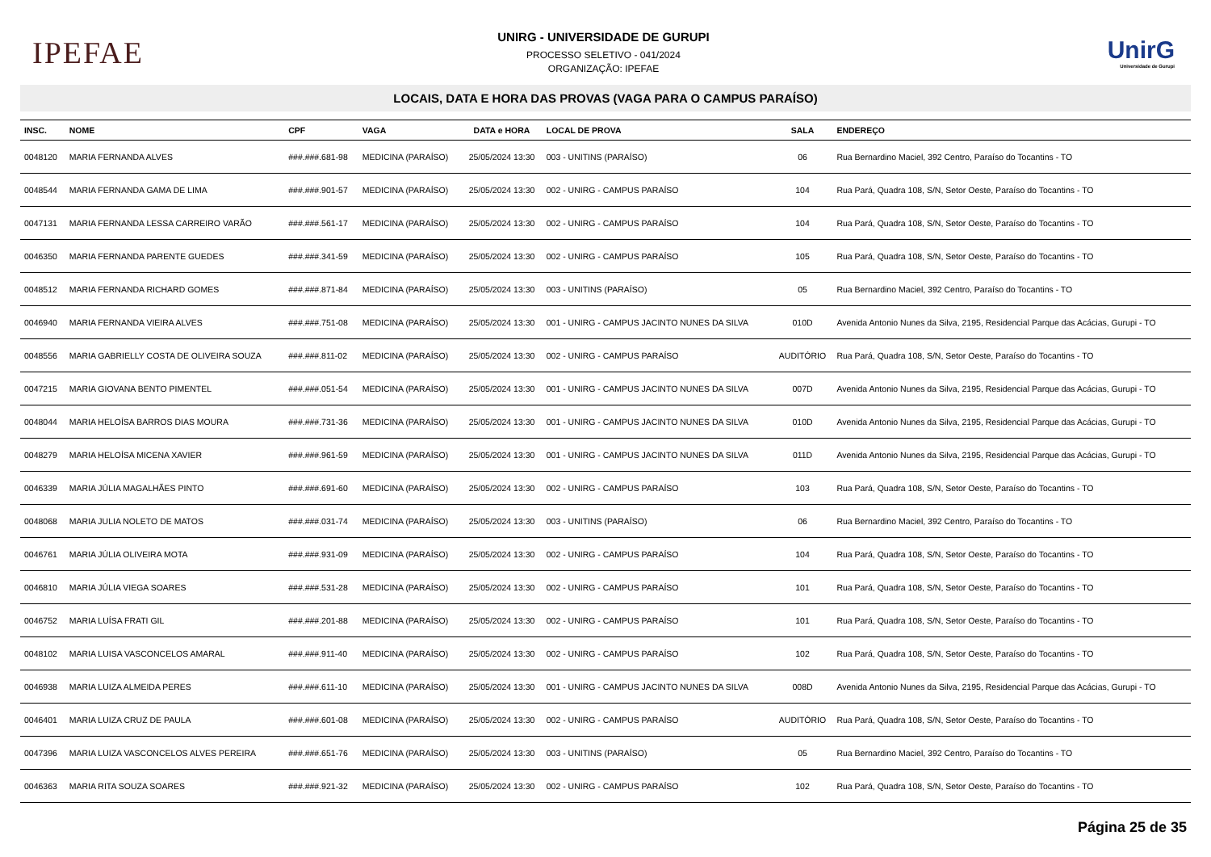IPEFAE
UNIRG - UNIVERSIDADE DE GURUPI
PROCESSO SELETIVO - 041/2024
ORGANIZAÇÃO: IPEFAE
UnirG
Universidade de Gurupi
LOCAIS, DATA E HORA DAS PROVAS (VAGA PARA O CAMPUS PARAÍSO)
| INSC. | NOME | CPF | VAGA | DATA e HORA | LOCAL DE PROVA | SALA | ENDEREÇO |
| --- | --- | --- | --- | --- | --- | --- | --- |
| 0048120 | MARIA FERNANDA ALVES | ###.###.681-98 | MEDICINA (PARAÍSO) | 25/05/2024 13:30 | 003 - UNITINS (PARAÍSO) | 06 | Rua Bernardino Maciel, 392 Centro, Paraíso do Tocantins - TO |
| 0048544 | MARIA FERNANDA GAMA DE LIMA | ###.###.901-57 | MEDICINA (PARAÍSO) | 25/05/2024 13:30 | 002 - UNIRG - CAMPUS PARAÍSO | 104 | Rua Pará, Quadra 108, S/N, Setor Oeste, Paraíso do Tocantins - TO |
| 0047131 | MARIA FERNANDA LESSA CARREIRO VARÃO | ###.###.561-17 | MEDICINA (PARAÍSO) | 25/05/2024 13:30 | 002 - UNIRG - CAMPUS PARAÍSO | 104 | Rua Pará, Quadra 108, S/N, Setor Oeste, Paraíso do Tocantins - TO |
| 0046350 | MARIA FERNANDA PARENTE GUEDES | ###.###.341-59 | MEDICINA (PARAÍSO) | 25/05/2024 13:30 | 002 - UNIRG - CAMPUS PARAÍSO | 105 | Rua Pará, Quadra 108, S/N, Setor Oeste, Paraíso do Tocantins - TO |
| 0048512 | MARIA FERNANDA RICHARD GOMES | ###.###.871-84 | MEDICINA (PARAÍSO) | 25/05/2024 13:30 | 003 - UNITINS (PARAÍSO) | 05 | Rua Bernardino Maciel, 392 Centro, Paraíso do Tocantins - TO |
| 0046940 | MARIA FERNANDA VIEIRA ALVES | ###.###.751-08 | MEDICINA (PARAÍSO) | 25/05/2024 13:30 | 001 - UNIRG - CAMPUS JACINTO NUNES DA SILVA | 010D | Avenida Antonio Nunes da Silva, 2195, Residencial Parque das Acácias, Gurupi - TO |
| 0048556 | MARIA GABRIELLY COSTA DE OLIVEIRA SOUZA | ###.###.811-02 | MEDICINA (PARAÍSO) | 25/05/2024 13:30 | 002 - UNIRG - CAMPUS PARAÍSO | AUDITÓRIO | Rua Pará, Quadra 108, S/N, Setor Oeste, Paraíso do Tocantins - TO |
| 0047215 | MARIA GIOVANA BENTO PIMENTEL | ###.###.051-54 | MEDICINA (PARAÍSO) | 25/05/2024 13:30 | 001 - UNIRG - CAMPUS JACINTO NUNES DA SILVA | 007D | Avenida Antonio Nunes da Silva, 2195, Residencial Parque das Acácias, Gurupi - TO |
| 0048044 | MARIA HELOÍSA BARROS DIAS MOURA | ###.###.731-36 | MEDICINA (PARAÍSO) | 25/05/2024 13:30 | 001 - UNIRG - CAMPUS JACINTO NUNES DA SILVA | 010D | Avenida Antonio Nunes da Silva, 2195, Residencial Parque das Acácias, Gurupi - TO |
| 0048279 | MARIA HELOÍSA MICENA XAVIER | ###.###.961-59 | MEDICINA (PARAÍSO) | 25/05/2024 13:30 | 001 - UNIRG - CAMPUS JACINTO NUNES DA SILVA | 011D | Avenida Antonio Nunes da Silva, 2195, Residencial Parque das Acácias, Gurupi - TO |
| 0046339 | MARIA JÚLIA MAGALHÃES PINTO | ###.###.691-60 | MEDICINA (PARAÍSO) | 25/05/2024 13:30 | 002 - UNIRG - CAMPUS PARAÍSO | 103 | Rua Pará, Quadra 108, S/N, Setor Oeste, Paraíso do Tocantins - TO |
| 0048068 | MARIA JULIA NOLETO DE MATOS | ###.###.031-74 | MEDICINA (PARAÍSO) | 25/05/2024 13:30 | 003 - UNITINS (PARAÍSO) | 06 | Rua Bernardino Maciel, 392 Centro, Paraíso do Tocantins - TO |
| 0046761 | MARIA JÚLIA OLIVEIRA MOTA | ###.###.931-09 | MEDICINA (PARAÍSO) | 25/05/2024 13:30 | 002 - UNIRG - CAMPUS PARAÍSO | 104 | Rua Pará, Quadra 108, S/N, Setor Oeste, Paraíso do Tocantins - TO |
| 0046810 | MARIA JÚLIA VIEGA SOARES | ###.###.531-28 | MEDICINA (PARAÍSO) | 25/05/2024 13:30 | 002 - UNIRG - CAMPUS PARAÍSO | 101 | Rua Pará, Quadra 108, S/N, Setor Oeste, Paraíso do Tocantins - TO |
| 0046752 | MARIA LUÍSA FRATI GIL | ###.###.201-88 | MEDICINA (PARAÍSO) | 25/05/2024 13:30 | 002 - UNIRG - CAMPUS PARAÍSO | 101 | Rua Pará, Quadra 108, S/N, Setor Oeste, Paraíso do Tocantins - TO |
| 0048102 | MARIA LUISA VASCONCELOS AMARAL | ###.###.911-40 | MEDICINA (PARAÍSO) | 25/05/2024 13:30 | 002 - UNIRG - CAMPUS PARAÍSO | 102 | Rua Pará, Quadra 108, S/N, Setor Oeste, Paraíso do Tocantins - TO |
| 0046938 | MARIA LUIZA ALMEIDA PERES | ###.###.611-10 | MEDICINA (PARAÍSO) | 25/05/2024 13:30 | 001 - UNIRG - CAMPUS JACINTO NUNES DA SILVA | 008D | Avenida Antonio Nunes da Silva, 2195, Residencial Parque das Acácias, Gurupi - TO |
| 0046401 | MARIA LUIZA CRUZ DE PAULA | ###.###.601-08 | MEDICINA (PARAÍSO) | 25/05/2024 13:30 | 002 - UNIRG - CAMPUS PARAÍSO | AUDITÓRIO | Rua Pará, Quadra 108, S/N, Setor Oeste, Paraíso do Tocantins - TO |
| 0047396 | MARIA LUIZA VASCONCELOS ALVES PEREIRA | ###.###.651-76 | MEDICINA (PARAÍSO) | 25/05/2024 13:30 | 003 - UNITINS (PARAÍSO) | 05 | Rua Bernardino Maciel, 392 Centro, Paraíso do Tocantins - TO |
| 0046363 | MARIA RITA SOUZA SOARES | ###.###.921-32 | MEDICINA (PARAÍSO) | 25/05/2024 13:30 | 002 - UNIRG - CAMPUS PARAÍSO | 102 | Rua Pará, Quadra 108, S/N, Setor Oeste, Paraíso do Tocantins - TO |
Página 25 de 35